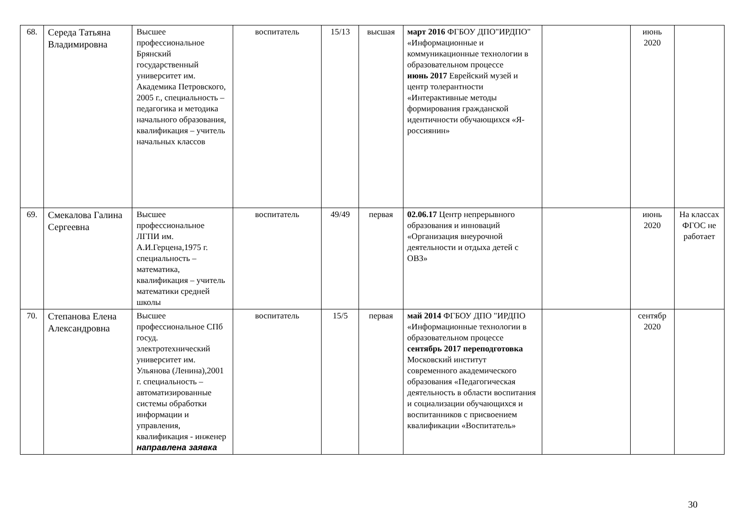| 68. | Середа Татьяна Владимировна | Высшее профессиональное Брянский государственный университет им. Академика Петровского, 2005 г., специальность – педагогика и методика начального образования, квалификация – учитель начальных классов | воспитатель | 15/13 | высшая | март 2016 ФГБОУ ДПО"ИРДПО" «Информационные и коммуникационные технологии в образовательном процессе июнь 2017 Еврейский музей и центр толерантности «Интерактивные методы формирования гражданской идентичности обучающихся «Я-россиянин» | | июнь 2020 | |
| 69. | Смекалова Галина Сергеевна | Высшее профессиональное ЛГПИ им. А.И.Герцена,1975 г. специальность – математика, квалификация – учитель математики средней школы | воспитатель | 49/49 | первая | 02.06.17 Центр непрерывного образования и инноваций «Организация внеурочной деятельности и отдыха детей с ОВЗ» | | июнь 2020 | На классах ФГОС не работает |
| 70. | Степанова Елена Александровна | Высшее профессиональное СПб госуд. электротехнический университет им. Ульянова (Ленина),2001 г. специальность – автоматизированные системы обработки информации и управления, квалификация - инженер направлена заявка | воспитатель | 15/5 | первая | май 2014 ФГБОУ ДПО "ИРДПО «Информационные технологии в образовательном процессе сентябрь 2017 переподготовка Московский институт современного академического образования «Педагогическая деятельность в области воспитания и социализации обучающихся и воспитанников с присвоением квалификации «Воспитатель» | | сентябр 2020 | |
30